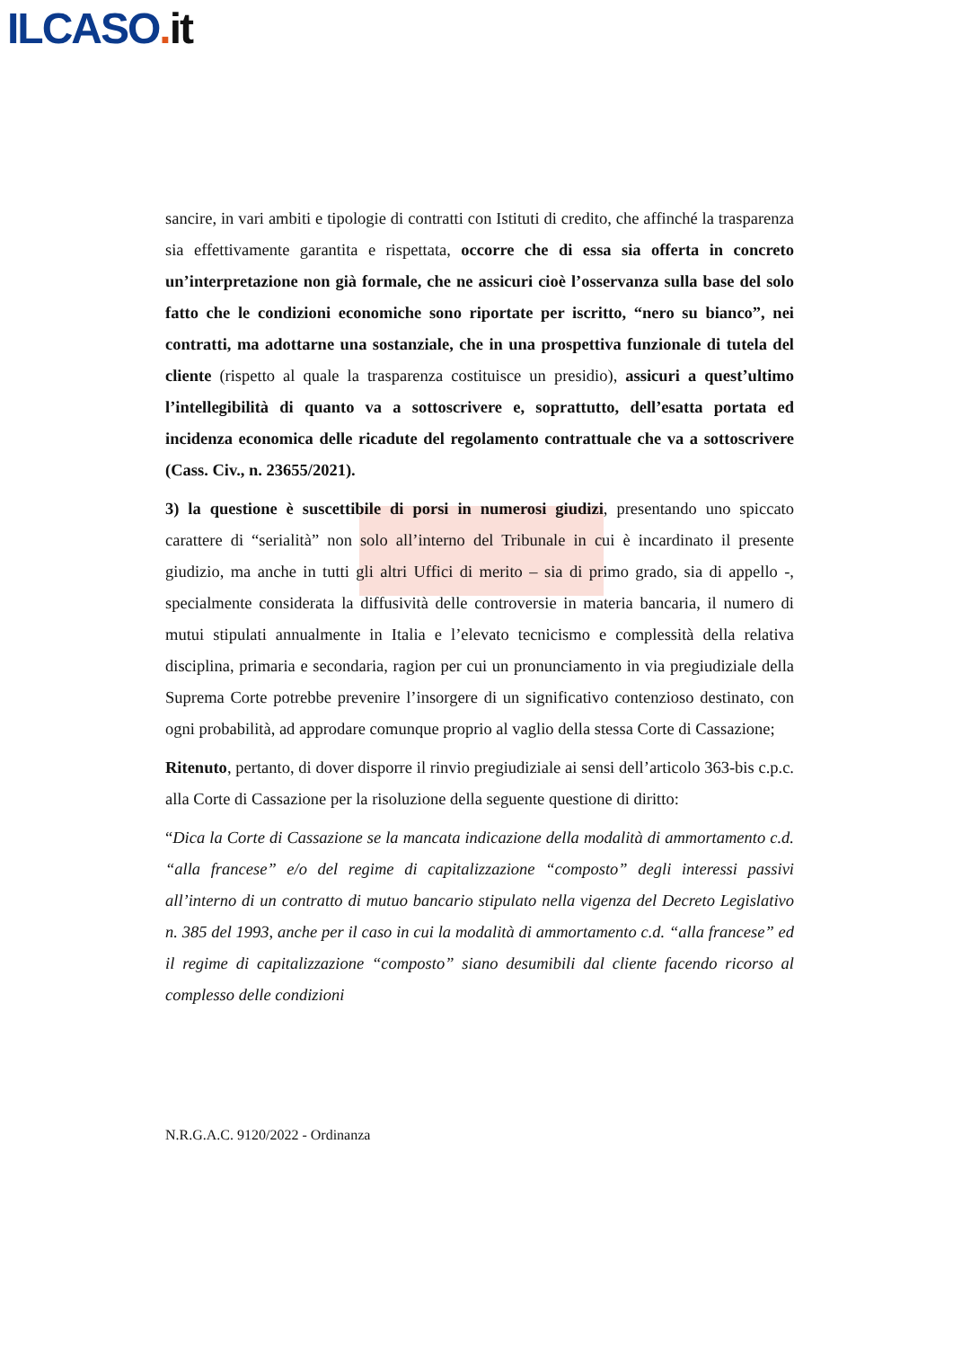ILCASO. it
sancire, in vari ambiti e tipologie di contratti con Istituti di credito, che affinché la trasparenza sia effettivamente garantita e rispettata, occorre che di essa sia offerta in concreto un’interpretazione non già formale, che ne assicuri cioè l’osservanza sulla base del solo fatto che le condizioni economiche sono riportate per iscritto, “nero su bianco”, nei contratti, ma adottarne una sostanziale, che in una prospettiva funzionale di tutela del cliente (rispetto al quale la trasparenza costituisce un presidio), assicuri a quest’ultimo l’intellegibilità di quanto va a sottoscrivere e, soprattutto, dell’esatta portata ed incidenza economica delle ricadute del regolamento contrattuale che va a sottoscrivere (Cass. Civ., n. 23655/2021).
3) la questione è suscettibile di porsi in numerosi giudizi, presentando uno spiccato carattere di “serialità” non solo all’interno del Tribunale in cui è incardinato il presente giudizio, ma anche in tutti gli altri Uffici di merito – sia di primo grado, sia di appello -, specialmente considerata la diffusività delle controversie in materia bancaria, il numero di mutui stipulati annualmente in Italia e l’elevato tecnicismo e complessità della relativa disciplina, primaria e secondaria, ragion per cui un pronunciamento in via pregiudiziale della Suprema Corte potrebbe prevenire l’insorgere di un significativo contenzioso destinato, con ogni probabilità, ad approdare comunque proprio al vaglio della stessa Corte di Cassazione;
Ritenuto, pertanto, di dover disporre il rinvio pregiudiziale ai sensi dell’articolo 363-bis c.p.c. alla Corte di Cassazione per la risoluzione della seguente questione di diritto:
“Dica la Corte di Cassazione se la mancata indicazione della modalità di ammortamento c.d. “alla francese” e/o del regime di capitalizzazione “composto” degli interessi passivi all’interno di un contratto di mutuo bancario stipulato nella vigenza del Decreto Legislativo n. 385 del 1993, anche per il caso in cui la modalità di ammortamento c.d. “alla francese” ed il regime di capitalizzazione “composto” siano desumibili dal cliente facendo ricorso al complesso delle condizioni
N.R.G.A.C. 9120/2022 - Ordinanza